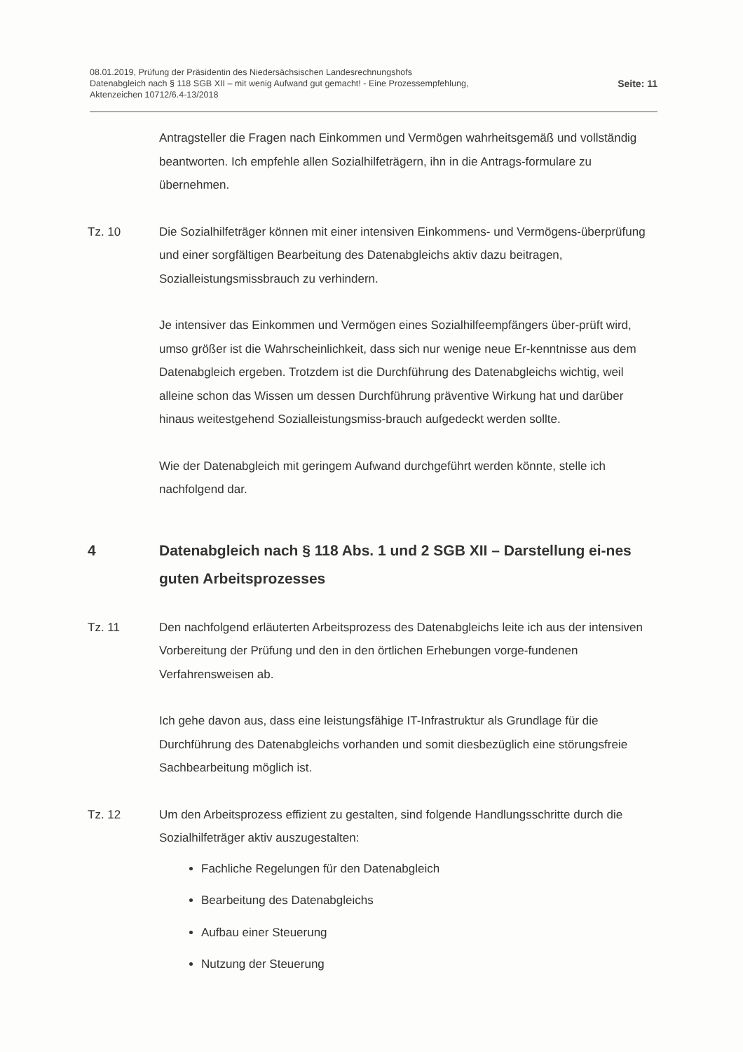08.01.2019, Prüfung der Präsidentin des Niedersächsischen Landesrechnungshofs
Datenabgleich nach § 118 SGB XII – mit wenig Aufwand gut gemacht! - Eine Prozessempfehlung,
Aktenzeichen 10712/6.4-13/2018
Seite: 11
Antragsteller die Fragen nach Einkommen und Vermögen wahrheitsgemäß und vollständig beantworten. Ich empfehle allen Sozialhilfeträgern, ihn in die Antrags-formulare zu übernehmen.
Tz. 10 Die Sozialhilfeträger können mit einer intensiven Einkommens- und Vermögens-überprüfung und einer sorgfältigen Bearbeitung des Datenabgleichs aktiv dazu beitragen, Sozialleistungsmissbrauch zu verhindern.
Je intensiver das Einkommen und Vermögen eines Sozialhilfeempfängers über-prüft wird, umso größer ist die Wahrscheinlichkeit, dass sich nur wenige neue Er-kenntnisse aus dem Datenabgleich ergeben. Trotzdem ist die Durchführung des Datenabgleichs wichtig, weil alleine schon das Wissen um dessen Durchführung präventive Wirkung hat und darüber hinaus weitestgehend Sozialleistungsmiss-brauch aufgedeckt werden sollte.
Wie der Datenabgleich mit geringem Aufwand durchgeführt werden könnte, stelle ich nachfolgend dar.
4 Datenabgleich nach § 118 Abs. 1 und 2 SGB XII – Darstellung ei-nes guten Arbeitsprozesses
Tz. 11 Den nachfolgend erläuterten Arbeitsprozess des Datenabgleichs leite ich aus der intensiven Vorbereitung der Prüfung und den in den örtlichen Erhebungen vorge-fundenen Verfahrensweisen ab.
Ich gehe davon aus, dass eine leistungsfähige IT-Infrastruktur als Grundlage für die Durchführung des Datenabgleichs vorhanden und somit diesbezüglich eine störungsfreie Sachbearbeitung möglich ist.
Tz. 12 Um den Arbeitsprozess effizient zu gestalten, sind folgende Handlungsschritte durch die Sozialhilfeträger aktiv auszugestalten:
Fachliche Regelungen für den Datenabgleich
Bearbeitung des Datenabgleichs
Aufbau einer Steuerung
Nutzung der Steuerung